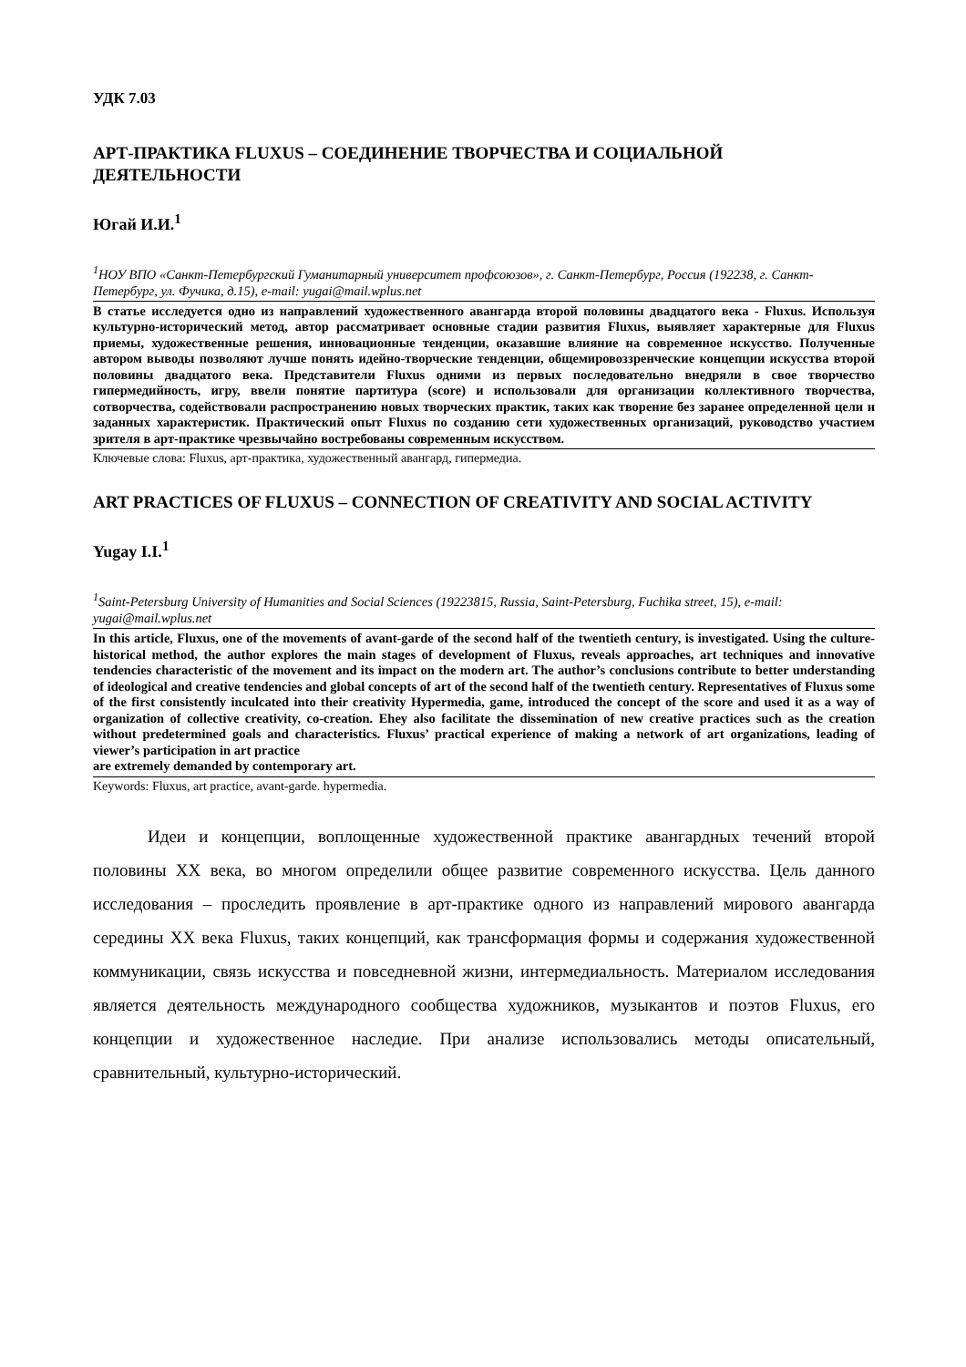УДК 7.03
АРТ-ПРАКТИКА FLUXUS – СОЕДИНЕНИЕ ТВОРЧЕСТВА И СОЦИАЛЬНОЙ ДЕЯТЕЛЬНОСТИ
Югай И.И.<sup>1</sup>
<sup>1</sup> НОУ ВПО «Санкт-Петербургский Гуманитарный университет профсоюзов», г. Санкт-Петербург, Россия (192238, г. Санкт-Петербург, ул. Фучика, д.15), e-mail: yugai@mail.wplus.net
В статье исследуется одно из направлений художественного авангарда второй половины двадцатого века - Fluxus. Используя культурно-исторический метод, автор рассматривает основные стадии развития Fluxus, выявляет характерные для Fluxus приемы, художественные решения, инновационные тенденции, оказавшие влияние на современное искусство. Полученные автором выводы позволяют лучше понять идейно-творческие тенденции, общемировоззренческие концепции искусства второй половины двадцатого века. Представители Fluxus одними из первых последовательно внедряли в свое творчество гипермедийность, игру, ввели понятие партитура (score) и использовали для организации коллективного творчества, сотворчества, содействовали распространению новых творческих практик, таких как творение без заранее определенной цели и заданных характеристик. Практический опыт Fluxus по созданию сети художественных организаций, руководство участием зрителя в арт-практике чрезвычайно востребованы современным искусством.
Ключевые слова: Fluxus, арт-практика, художественный авангард, гипермедиа.
ART PRACTICES OF FLUXUS – CONNECTION OF CREATIVITY AND SOCIAL ACTIVITY
Yugay I.I.<sup>1</sup>
<sup>1</sup> Saint-Petersburg University of Humanities and Social Sciences (19223815, Russia, Saint-Petersburg, Fuchika street, 15), e-mail: yugai@mail.wplus.net
In this article, Fluxus, one of the movements of avant-garde of the second half of the twentieth century, is investigated. Using the culture-historical method, the author explores the main stages of development of Fluxus, reveals approaches, art techniques and innovative tendencies characteristic of the movement and its impact on the modern art. The author’s conclusions contribute to better understanding of ideological and creative tendencies and global concepts of art of the second half of the twentieth century. Representatives of Fluxus some of the first consistently inculcated into their creativity Hypermedia, game, introduced the concept of the score and used it as a way of organization of collective creativity, co-creation. Ehey also facilitate the dissemination of new creative practices such as the creation without predetermined goals and characteristics. Fluxus’ practical experience of making a network of art organizations, leading of viewer’s participation in art practice
are extremely demanded by contemporary art.
Keywords: Fluxus, art practice, avant-garde. hypermedia.
Идеи и концепции, воплощенные художественной практике авангардных течений второй половины XX века, во многом определили общее развитие современного искусства. Цель данного исследования – проследить проявление в арт-практике одного из направлений мирового авангарда середины XX века Fluxus, таких концепций, как трансформация формы и содержания художественной коммуникации, связь искусства и повседневной жизни, интермедиальность. Материалом исследования является деятельность международного сообщества художников, музыкантов и поэтов Fluxus, его концепции и художественное наследие. При анализе использовались методы описательный, сравнительный, культурно-исторический.